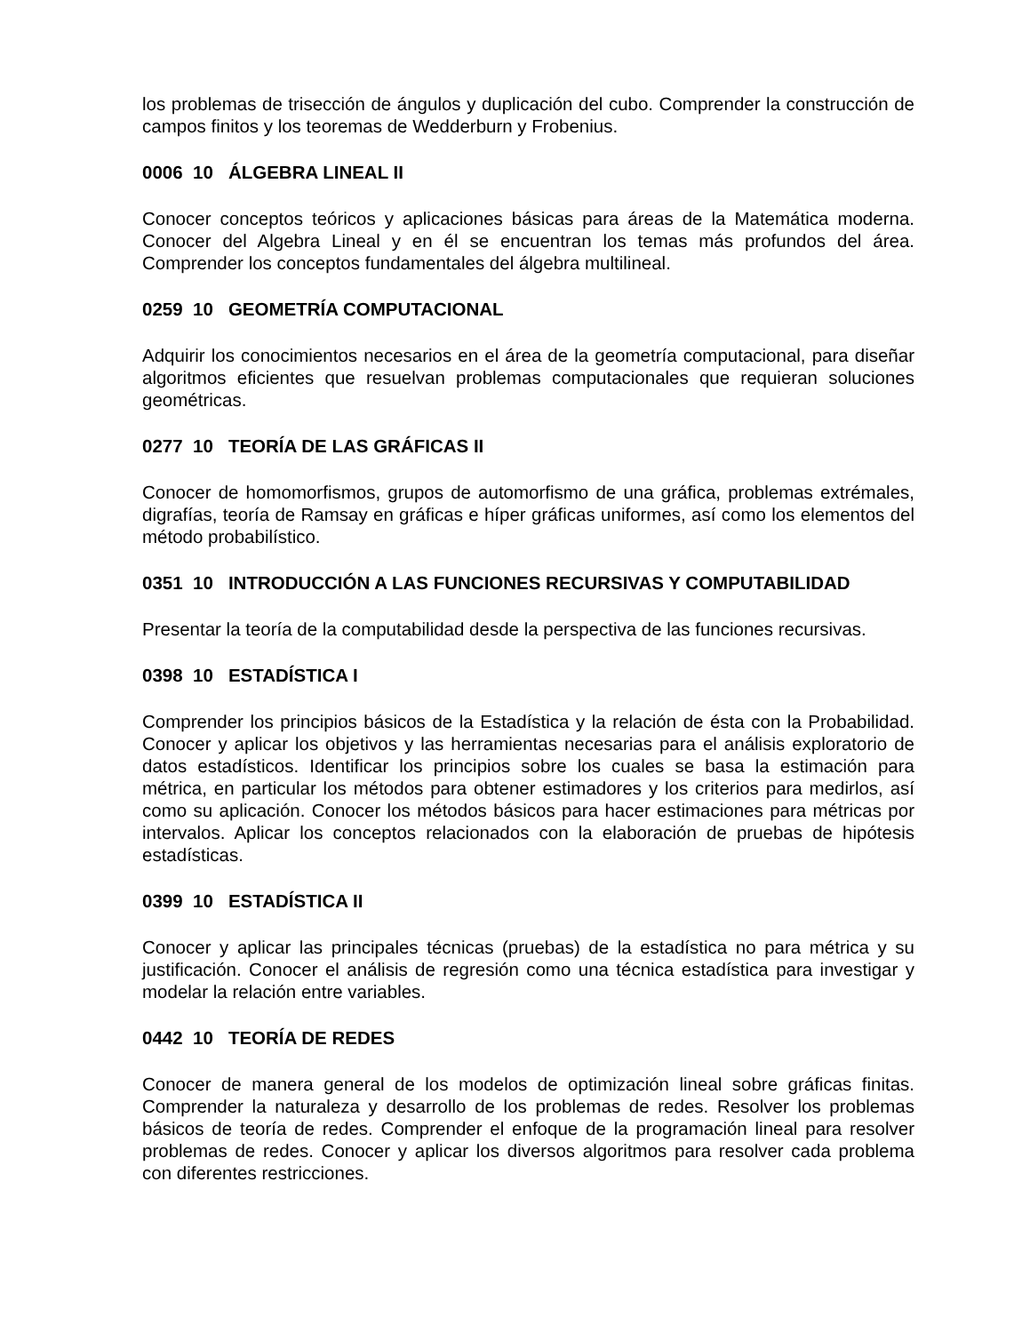los problemas de trisección de ángulos y duplicación del cubo. Comprender la construcción de campos finitos y los teoremas de Wedderburn y Frobenius.
0006 10 ÁLGEBRA LINEAL II
Conocer conceptos teóricos y aplicaciones básicas para áreas de la Matemática moderna. Conocer del Algebra Lineal y en él se encuentran los temas más profundos del área. Comprender los conceptos fundamentales del álgebra multilineal.
0259 10 GEOMETRÍA COMPUTACIONAL
Adquirir los conocimientos necesarios en el área de la geometría computacional, para diseñar algoritmos eficientes que resuelvan problemas computacionales que requieran soluciones geométricas.
0277 10 TEORÍA DE LAS GRÁFICAS II
Conocer de homomorfismos, grupos de automorfismo de una gráfica, problemas extrémales, digrafías, teoría de Ramsay en gráficas e híper gráficas uniformes, así como los elementos del método probabilístico.
0351 10 INTRODUCCIÓN A LAS FUNCIONES RECURSIVAS Y COMPUTABILIDAD
Presentar la teoría de la computabilidad desde la perspectiva de las funciones recursivas.
0398 10 ESTADÍSTICA I
Comprender los principios básicos de la Estadística y la relación de ésta con la Probabilidad. Conocer y aplicar los objetivos y las herramientas necesarias para el análisis exploratorio de datos estadísticos. Identificar los principios sobre los cuales se basa la estimación para métrica, en particular los métodos para obtener estimadores y los criterios para medirlos, así como su aplicación. Conocer los métodos básicos para hacer estimaciones para métricas por intervalos. Aplicar los conceptos relacionados con la elaboración de pruebas de hipótesis estadísticas.
0399 10 ESTADÍSTICA II
Conocer y aplicar las principales técnicas (pruebas) de la estadística no para métrica y su justificación. Conocer el análisis de regresión como una técnica estadística para investigar y modelar la relación entre variables.
0442 10 TEORÍA DE REDES
Conocer de manera general de los modelos de optimización lineal sobre gráficas finitas. Comprender la naturaleza y desarrollo de los problemas de redes. Resolver los problemas básicos de teoría de redes. Comprender el enfoque de la programación lineal para resolver problemas de redes. Conocer y aplicar los diversos algoritmos para resolver cada problema con diferentes restricciones.